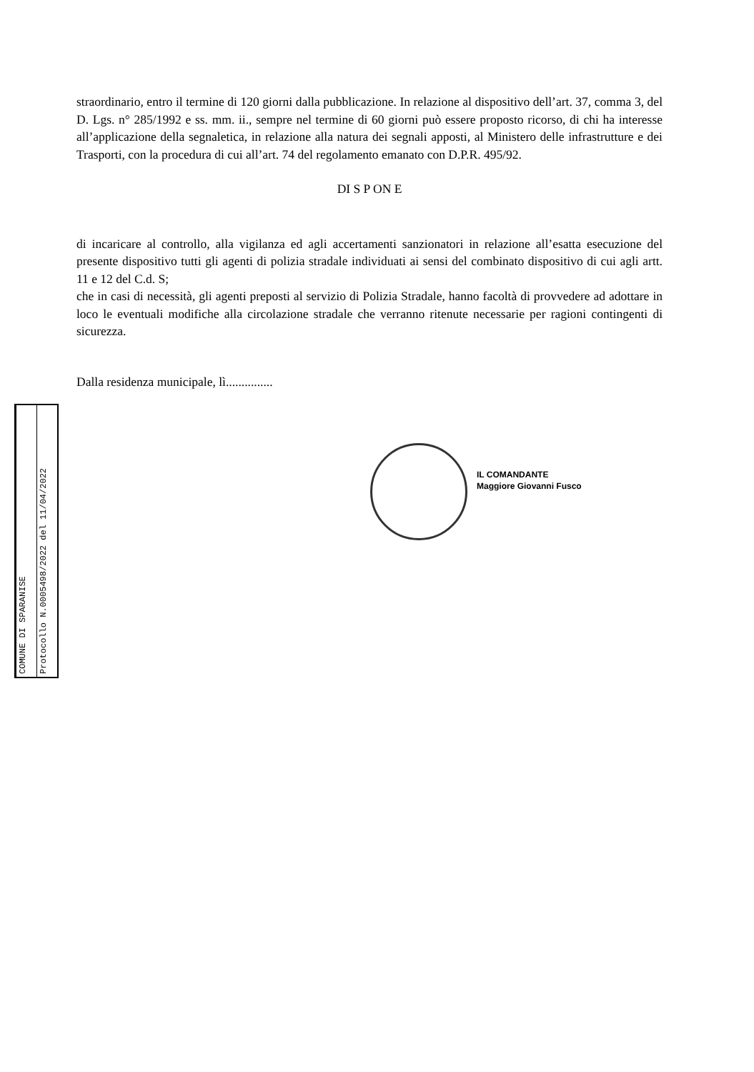straordinario, entro il termine di 120 giorni dalla pubblicazione. In relazione al dispositivo dell’art. 37, comma 3, del D. Lgs. n° 285/1992 e ss. mm. ii., sempre nel termine di 60 giorni può essere proposto ricorso, di chi ha interesse all’applicazione della segnaletica, in relazione alla natura dei segnali apposti, al Ministero delle infrastrutture e dei Trasporti, con la procedura di cui all’art. 74 del regolamento emanato con D.P.R. 495/92.
DI S P ON E
di incaricare al controllo, alla vigilanza ed agli accertamenti sanzionatori in relazione all’esatta esecuzione del presente dispositivo tutti gli agenti di polizia stradale individuati ai sensi del combinato dispositivo di cui agli artt. 11 e 12 del C.d. S;
che in casi di necessità, gli agenti preposti al servizio di Polizia Stradale, hanno facoltà di provvedere ad adottare in loco le eventuali modifiche alla circolazione stradale che verranno ritenute necessarie per ragioni contingenti di sicurezza.
Dalla residenza municipale, lì...............
IL COMANDANTE
Maggiore Giovanni Fusco
COMUNE DI SPARANISE
Protocollo N.0005498/2022 del 11/04/2022